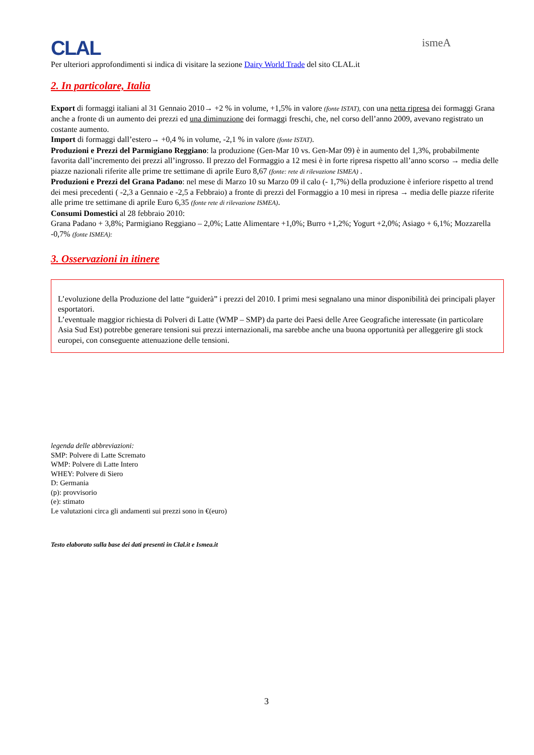CLAL ismeA
Per ulteriori approfondimenti si indica di visitare la sezione Dairy World Trade del sito CLAL.it
2. In particolare, Italia
Export di formaggi italiani al 31 Gennaio 2010→ +2 % in volume, +1,5% in valore (fonte ISTAT), con una netta ripresa dei formaggi Grana anche a fronte di un aumento dei prezzi ed una diminuzione dei formaggi freschi, che, nel corso dell’anno 2009, avevano registrato un costante aumento.
Import di formaggi dall’estero→ +0,4 % in volume, -2,1 % in valore (fonte ISTAT).
Produzioni e Prezzi del Parmigiano Reggiano: la produzione (Gen-Mar 10 vs. Gen-Mar 09) è in aumento del 1,3%, probabilmente favorita dall’incremento dei prezzi all’ingrosso. Il prezzo del Formaggio a 12 mesi è in forte ripresa rispetto all’anno scorso → media delle piazze nazionali riferite alle prime tre settimane di aprile Euro 8,67 (fonte: rete di rilevazione ISMEA) .
Produzioni e Prezzi del Grana Padano: nel mese di Marzo 10 su Marzo 09 il calo (- 1,7%) della produzione è inferiore rispetto al trend dei mesi precedenti ( -2,3 a Gennaio e -2,5 a Febbraio) a fronte di prezzi del Formaggio a 10 mesi in ripresa → media delle piazze riferite alle prime tre settimane di aprile Euro 6,35 (fonte rete di rilevazione ISMEA).
Consumi Domestici al 28 febbraio 2010:
Grana Padano + 3,8%; Parmigiano Reggiano – 2,0%; Latte Alimentare +1,0%; Burro +1,2%; Yogurt +2,0%; Asiago + 6,1%; Mozzarella -0,7% (fonte ISMEA):
3. Osservazioni in itinere
L’evoluzione della Produzione del latte “guiderà” i prezzi del 2010. I primi mesi segnalano una minor disponibilità dei principali player esportatori.
L’eventuale maggior richiesta di Polveri di Latte (WMP – SMP) da parte dei Paesi delle Aree Geografiche interessate (in particolare Asia Sud Est) potrebbe generare tensioni sui prezzi internazionali, ma sarebbe anche una buona opportunità per alleggerire gli stock europei, con conseguente attenuazione delle tensioni.
legenda delle abbreviazioni:
SMP: Polvere di Latte Scremato
WMP: Polvere di Latte Intero
WHEY: Polvere di Siero
D: Germania
(p): provvisorio
(e): stimato
Le valutazioni circa gli andamenti sui prezzi sono in €(euro)
Testo elaborato sulla base dei dati presenti in Clal.it e Ismea.it
3